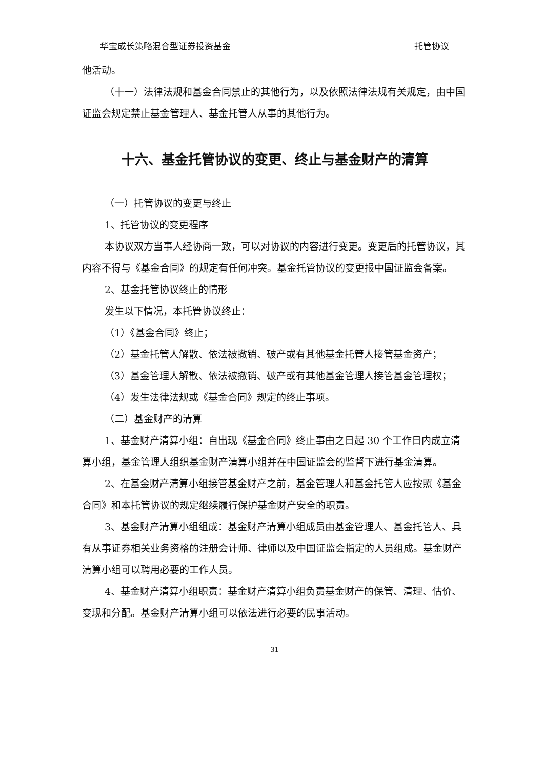华宝成长策略混合型证券投资基金 托管协议
他活动。
（十一）法律法规和基金合同禁止的其他行为，以及依照法律法规有关规定，由中国证监会规定禁止基金管理人、基金托管人从事的其他行为。
十六、基金托管协议的变更、终止与基金财产的清算
（一）托管协议的变更与终止
1、托管协议的变更程序
本协议双方当事人经协商一致，可以对协议的内容进行变更。变更后的托管协议，其内容不得与《基金合同》的规定有任何冲突。基金托管协议的变更报中国证监会备案。
2、基金托管协议终止的情形
发生以下情况，本托管协议终止：
（1）《基金合同》终止；
（2）基金托管人解散、依法被撤销、破产或有其他基金托管人接管基金资产；
（3）基金管理人解散、依法被撤销、破产或有其他基金管理人接管基金管理权；
（4）发生法律法规或《基金合同》规定的终止事项。
（二）基金财产的清算
1、基金财产清算小组：自出现《基金合同》终止事由之日起 30 个工作日内成立清算小组，基金管理人组织基金财产清算小组并在中国证监会的监督下进行基金清算。
2、在基金财产清算小组接管基金财产之前，基金管理人和基金托管人应按照《基金合同》和本托管协议的规定继续履行保护基金财产安全的职责。
3、基金财产清算小组组成：基金财产清算小组成员由基金管理人、基金托管人、具有从事证券相关业务资格的注册会计师、律师以及中国证监会指定的人员组成。基金财产清算小组可以聘用必要的工作人员。
4、基金财产清算小组职责：基金财产清算小组负责基金财产的保管、清理、估价、变现和分配。基金财产清算小组可以依法进行必要的民事活动。
31